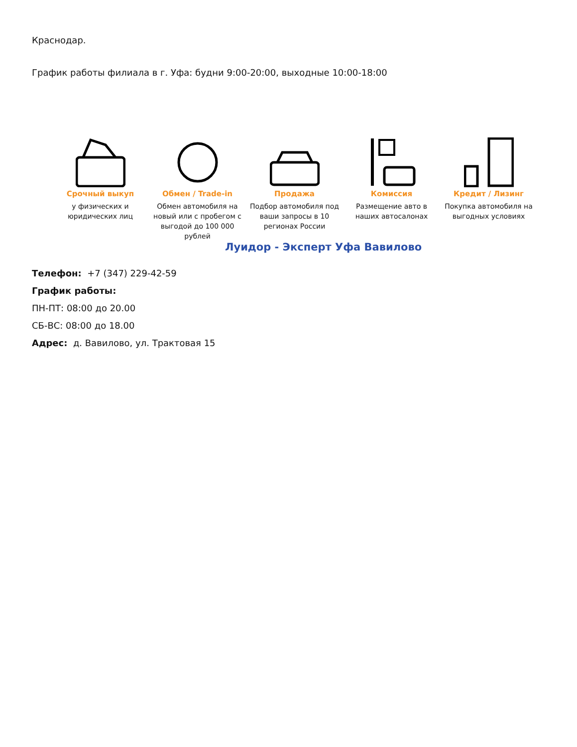Краснодар.
График работы филиала в г. Уфа: будни 9:00-20:00, выходные 10:00-18:00
Срочный выкуп
у физических и юридических лиц
Обмен / Trade-in
Обмен автомобиля на новый или с пробегом с выгодой до 100 000 рублей
Продажа
Подбор автомобиля под ваши запросы в 10 регионах России
Комиссия
Размещение авто в наших автосалонах
Кредит / Лизинг
Покупка автомобиля на выгодных условиях
Луидор - Эксперт Уфа Вавилово
Телефон: +7 (347) 229-42-59
График работы:
ПН-ПТ: 08:00 до 20.00
СБ-ВС: 08:00 до 18.00
Адрес: д. Вавилово, ул. Трактовая 15